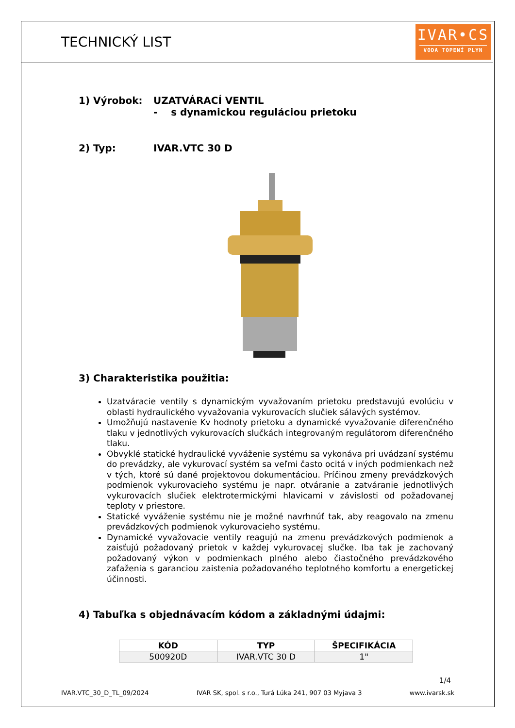TECHNICKÝ LIST
IVAR•CS
VODA TOPENÍ PLYN
1) Výrobok: UZATVÁRACÍ VENTIL
- s dynamickou reguláciou prietoku
2) Typ: IVAR.VTC 30 D
3) Charakteristika použitia:
Uzatváracie ventily s dynamickým vyvažovaním prietoku predstavujú evolúciu v oblasti hydraulického vyvažovania vykurovacích slučiek sálavých systémov.
Umožňujú nastavenie Kv hodnoty prietoku a dynamické vyvažovanie diferenčného tlaku v jednotlivých vykurovacích slučkách integrovaným regulátorom diferenčného tlaku.
Obvyklé statické hydraulické vyváženie systému sa vykonáva pri uvádzaní systému do prevádzky, ale vykurovací systém sa veľmi často ocitá v iných podmienkach než v tých, ktoré sú dané projektovou dokumentáciou. Príčinou zmeny prevádzkových podmienok vykurovacieho systému je napr. otváranie a zatváranie jednotlivých vykurovacích slučiek elektrotermickými hlavicami v závislosti od požadovanej teploty v priestore.
Statické vyváženie systému nie je možné navrhnúť tak, aby reagovalo na zmenu prevádzkových podmienok vykurovacieho systému.
Dynamické vyvažovacie ventily reagujú na zmenu prevádzkových podmienok a zaisťujú požadovaný prietok v každej vykurovacej slučke. Iba tak je zachovaný požadovaný výkon v podmienkach plného alebo čiastočného prevádzkového zaťaženia s garanciou zaistenia požadovaného teplotného komfortu a energetickej účinnosti.
4) Tabuľka s objednávacím kódom a základnými údajmi:
| KÓD | TYP | ŠPECIFIKÁCIA |
| --- | --- | --- |
| 500920D | IVAR.VTC 30 D | 1" |
1/4
IVAR.VTC_30_D_TL_09/2024 IVAR SK, spol. s r.o., Turá Lúka 241, 907 03 Myjava 3 www.ivarsk.sk